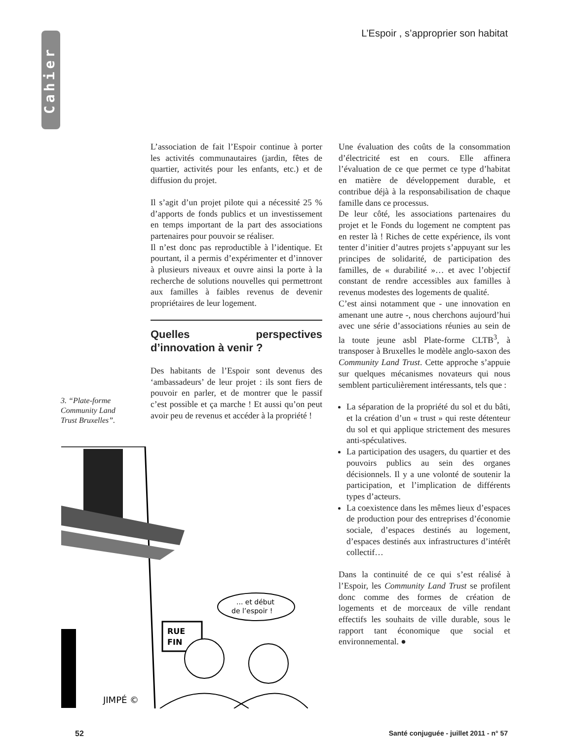Cahier
L’Espoir , s’approprier son habitat
L’association de fait l’Espoir continue à porter les activités communautaires (jardin, fêtes de quartier, activités pour les enfants, etc.) et de diffusion du projet.
Il s’agit d’un projet pilote qui a nécessité 25 % d’apports de fonds publics et un investissement en temps important de la part des associations partenaires pour pouvoir se réaliser.
Il n’est donc pas reproductible à l’identique. Et pourtant, il a permis d’expérimenter et d’innover à plusieurs niveaux et ouvre ainsi la porte à la recherche de solutions nouvelles qui permettront aux familles à faibles revenus de devenir propriétaires de leur logement.
Quelles perspectives d’innovation à venir ?
Des habitants de l’Espoir sont devenus des ‘ambassadeurs’ de leur projet : ils sont fiers de pouvoir en parler, et de montrer que le passif c’est possible et ça marche ! Et aussi qu’on peut avoir peu de revenus et accéder à la propriété !
3. “Plate-forme Community Land Trust Bruxelles”.
RUE
FIN
... et début
de l’espoir !
JIMPÉ ©
Une évaluation des coûts de la consommation d’électricité est en cours. Elle affinera l’évaluation de ce que permet ce type d’habitat en matière de développement durable, et contribue déjà à la responsabilisation de chaque famille dans ce processus.
De leur côté, les associations partenaires du projet et le Fonds du logement ne comptent pas en rester là ! Riches de cette expérience, ils vont tenter d’initier d’autres projets s’appuyant sur les principes de solidarité, de participation des familles, de « durabilité »… et avec l’objectif constant de rendre accessibles aux familles à revenus modestes des logements de qualité.
C’est ainsi notamment que - une innovation en amenant une autre -, nous cherchons aujourd’hui avec une série d’associations réunies au sein de la toute jeune asbl Plate-forme CLTB<sup>3</sup>, à transposer à Bruxelles le modèle anglo-saxon des Community Land Trust. Cette approche s’appuie sur quelques mécanismes novateurs qui nous semblent particulièrement intéressants, tels que :
La séparation de la propriété du sol et du bâti, et la création d’un « trust » qui reste détenteur du sol et qui applique strictement des mesures anti-spéculatives.
La participation des usagers, du quartier et des pouvoirs publics au sein des organes décisionnels. Il y a une volonté de soutenir la participation, et l’implication de différents types d’acteurs.
La coexistence dans les mêmes lieux d’espaces de production pour des entreprises d’économie sociale, d’espaces destinés au logement, d’espaces destinés aux infrastructures d’intérêt collectif…
Dans la continuité de ce qui s’est réalisé à l’Espoir, les Community Land Trust se profilent donc comme des formes de création de logements et de morceaux de ville rendant effectifs les souhaits de ville durable, sous le rapport tant économique que social et environnemental. ●
52
Santé conjuguée - juillet 2011 - n° 57